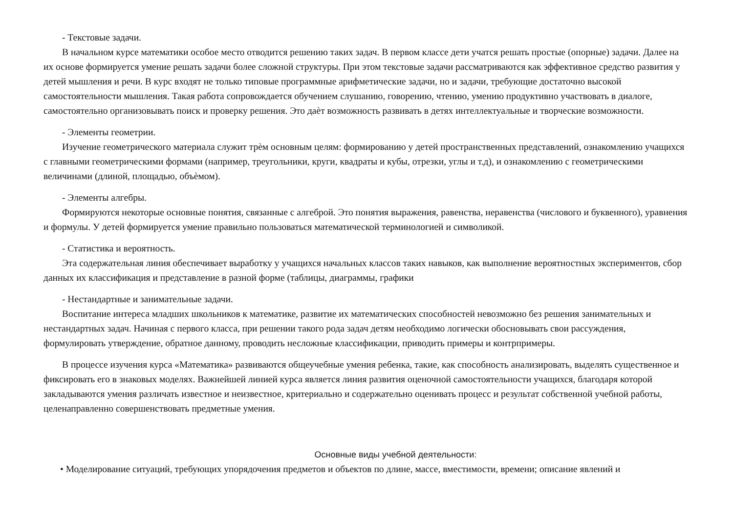- Текстовые задачи.
В начальном курсе математики особое место отводится решению таких задач. В первом классе дети учатся решать простые (опорные) задачи. Далее на их основе формируется умение решать задачи более сложной структуры. При этом текстовые задачи рассматриваются как эффективное средство развития у детей мышления и речи. В курс входят не только типовые программные арифметические задачи, но и задачи, требующие достаточно высокой самостоятельности мышления. Такая работа сопровождается обучением слушанию, говорению, чтению, умению продуктивно участвовать в диалоге, самостоятельно организовывать поиск и проверку решения. Это даѐт возможность развивать в детях интеллектуальные и творческие возможности.
- Элементы геометрии.
Изучение геометрического материала служит трѐм основным целям: формированию у детей пространственных представлений, ознакомлению учащихся с главными геометрическими формами (например, треугольники, круги, квадраты и кубы, отрезки, углы и т.д), и ознакомлению с геометрическими величинами (длиной, площадью, объѐмом).
- Элементы алгебры.
Формируются некоторые основные понятия, связанные с алгеброй. Это понятия выражения, равенства, неравенства (числового и буквенного), уравнения и формулы. У детей формируется умение правильно пользоваться математической терминологией и символикой.
- Статистика и вероятность.
Эта содержательная линия обеспечивает выработку у учащихся начальных классов таких навыков, как выполнение вероятностных экспериментов, сбор данных их классификация и представление в разной форме (таблицы, диаграммы, графики
- Нестандартные и занимательные задачи.
Воспитание интереса младших школьников к математике, развитие их математических способностей невозможно без решения занимательных и нестандартных задач. Начиная с первого класса, при решении такого рода задач детям необходимо логически обосновывать свои рассуждения, формулировать утверждение, обратное данному, проводить несложные классификации, приводить примеры и контрпримеры.
В процессе изучения курса «Математика» развиваются общеучебные умения ребенка, такие, как способность анализировать, выделять существенное и фиксировать его в знаковых моделях. Важнейшей линией курса является линия развития оценочной самостоятельности учащихся, благодаря которой закладываются умения различать известное и неизвестное, критериально и содержательно оценивать процесс и результат собственной учебной работы, целенаправленно совершенствовать предметные умения.
Основные виды учебной деятельности:
• Моделирование ситуаций, требующих упорядочения предметов и объектов по длине, массе, вместимости, времени; описание явлений и